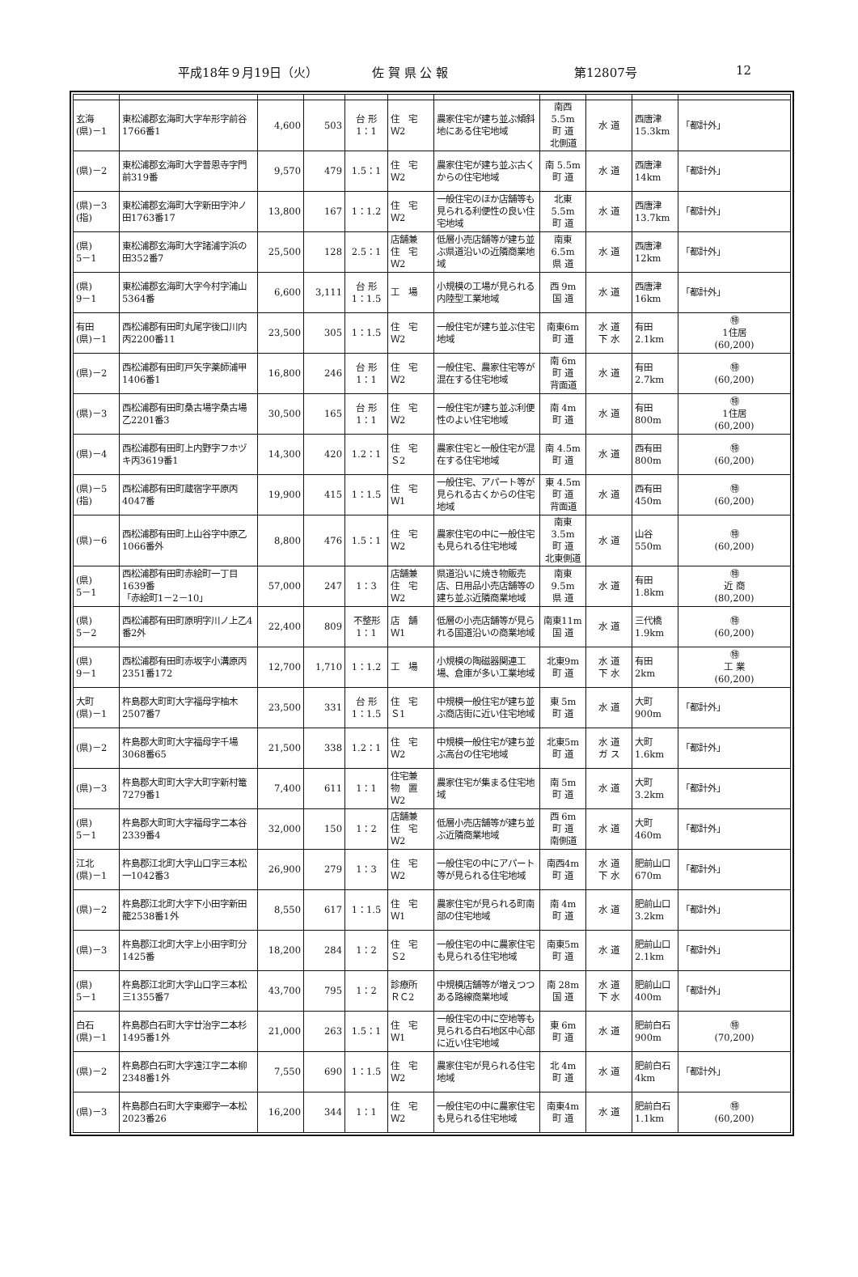平成18年９月19日（火） 佐 賀 県 公 報 第12807号 12
| 玄海 (県)－1 | 東松浦郡玄海町大字牟形字前谷1766番1 | 4,600 | 503 | 台 形 1：1 | 住 宅 Ｗ2 | 農家住宅が建ち並ぶ傾斜地にある住宅地域 | 南西5.5m 町 道 北側道 | 水 道 | 西唐津 15.3km | 「都計外」 |
| (県)－2 | 東松浦郡玄海町大字普恩寺字門前319番 | 9,570 | 479 | 1.5：1 | 住 宅 Ｗ2 | 農家住宅が建ち並ぶ古くからの住宅地域 | 南 5.5m 町 道 | 水 道 | 西唐津 14km | 「都計外」 |
| (県)－3 (指) | 東松浦郡玄海町大字新田字沖ノ田1763番17 | 13,800 | 167 | 1：1.2 | 住 宅 Ｗ2 | 一般住宅のほか店舗等も見られる利便性の良い住宅地域 | 北東5.5m 町 道 | 水 道 | 西唐津 13.7km | 「都計外」 |
| (県) 5－1 | 東松浦郡玄海町大字諸浦字浜の田352番7 | 25,500 | 128 | 2.5：1 | 店舗兼 住 宅 Ｗ2 | 低層小売店舗等が建ち並ぶ県道沿いの近隣商業地域 | 南東6.5m 県 道 | 水 道 | 西唐津 12km | 「都計外」 |
| (県) 9－1 | 東松浦郡玄海町大字今村字浦山5364番 | 6,600 | 3,111 | 台 形 1：1.5 | 工 場 | 小規模の工場が見られる内陸型工業地域 | 西 9m 国 道 | 水 道 | 西唐津 16km | 「都計外」 |
| 有田 (県)－1 | 西松浦郡有田町丸尾字後口川内丙2200番11 | 23,500 | 305 | 1：1.5 | 住 宅 Ｗ2 | 一般住宅が建ち並ぶ住宅地域 | 南東6m 町 道 | 水 道 下 水 | 有田 2.1km | ㊕ 1住居 (60,200) |
| (県)－2 | 西松浦郡有田町戸矢字薬師浦甲1406番1 | 16,800 | 246 | 台 形 1：1 | 住 宅 Ｗ2 | 一般住宅、農家住宅等が混在する住宅地域 | 南 6m 町 道 背面道 | 水 道 | 有田 2.7km | ㊕ (60,200) |
| (県)－3 | 西松浦郡有田町桑古場字桑古場乙2201番3 | 30,500 | 165 | 台 形 1：1 | 住 宅 Ｗ2 | 一般住宅が建ち並ぶ利便性のよい住宅地域 | 南 4m 町 道 | 水 道 | 有田 800m | ㊕ 1住居 (60,200) |
| (県)－4 | 西松浦郡有田町上内野字フホヅキ丙3619番1 | 14,300 | 420 | 1.2：1 | 住 宅 Ｓ2 | 農家住宅と一般住宅が混在する住宅地域 | 南 4.5m 町 道 | 水 道 | 西有田 800m | ㊕ (60,200) |
| (県)－5 (指) | 西松浦郡有田町蔵宿字平原丙4047番 | 19,900 | 415 | 1：1.5 | 住 宅 Ｗ1 | 一般住宅、アパート等が見られる古くからの住宅地域 | 東 4.5m 町 道 背面道 | 水 道 | 西有田 450m | ㊕ (60,200) |
| (県)－6 | 西松浦郡有田町上山谷字中原乙1066番外 | 8,800 | 476 | 1.5：1 | 住 宅 Ｗ2 | 農家住宅の中に一般住宅も見られる住宅地域 | 南東3.5m 町 道 北東側道 | 水 道 | 山谷 550m | ㊕ (60,200) |
| (県) 5－1 | 西松浦郡有田町赤絵町一丁目1639番 「赤絵町1－2－10」 | 57,000 | 247 | 1：3 | 店舗兼 住 宅 Ｗ2 | 県道沿いに焼き物販売店、日用品小売店舗等の建ち並ぶ近隣商業地域 | 南東9.5m 県 道 | 水 道 | 有田 1.8km | ㊕ 近 商 (80,200) |
| (県) 5－2 | 西松浦郡有田町原明字川ノ上乙4番2外 | 22,400 | 809 | 不整形 1：1 | 店 舗 Ｗ1 | 低層の小売店舗等が見られる国道沿いの商業地域 | 南東11m 国 道 | 水 道 | 三代橋 1.9km | ㊕ (60,200) |
| (県) 9－1 | 西松浦郡有田町赤坂字小溝原丙2351番172 | 12,700 | 1,710 | 1：1.2 | 工 場 | 小規模の陶磁器関連工場、倉庫が多い工業地域 | 北東9m 町 道 | 水 道 下 水 | 有田 2km | ㊕ 工 業 (60,200) |
| 大町 (県)－1 | 杵島郡大町町大字福母字柚木2507番7 | 23,500 | 331 | 台 形 1：1.5 | 住 宅 Ｓ1 | 中規模一般住宅が建ち並ぶ商店街に近い住宅地域 | 東 5m 町 道 | 水 道 | 大町 900m | 「都計外」 |
| (県)－2 | 杵島郡大町町大字福母字千場3068番65 | 21,500 | 338 | 1.2：1 | 住 宅 Ｗ2 | 中規模一般住宅が建ち並ぶ高台の住宅地域 | 北東5m 町 道 | 水 道 ガ ス | 大町 1.6km | 「都計外」 |
| (県)－3 | 杵島郡大町町大字大町字新村篭7279番1 | 7,400 | 611 | 1：1 | 住宅兼 物 置 Ｗ2 | 農家住宅が集まる住宅地域 | 南 5m 町 道 | 水 道 | 大町 3.2km | 「都計外」 |
| (県) 5－1 | 杵島郡大町町大字福母字二本谷2339番4 | 32,000 | 150 | 1：2 | 店舗兼 住 宅 Ｗ2 | 低層小売店舗等が建ち並ぶ近隣商業地域 | 西 6m 町 道 南側道 | 水 道 | 大町 460m | 「都計外」 |
| 江北 (県)－1 | 杵島郡江北町大字山口字三本松一1042番3 | 26,900 | 279 | 1：3 | 住 宅 Ｗ2 | 一般住宅の中にアパート等が見られる住宅地域 | 南西4m 町 道 | 水 道 下 水 | 肥前山口 670m | 「都計外」 |
| (県)－2 | 杵島郡江北町大字下小田字新田籠2538番1外 | 8,550 | 617 | 1：1.5 | 住 宅 Ｗ1 | 農家住宅が見られる町南部の住宅地域 | 南 4m 町 道 | 水 道 | 肥前山口 3.2km | 「都計外」 |
| (県)－3 | 杵島郡江北町大字上小田字町分1425番 | 18,200 | 284 | 1：2 | 住 宅 Ｓ2 | 一般住宅の中に農家住宅も見られる住宅地域 | 南東5m 町 道 | 水 道 | 肥前山口 2.1km | 「都計外」 |
| (県) 5－1 | 杵島郡江北町大字山口字三本松三1355番7 | 43,700 | 795 | 1：2 | 診療所 ＲＣ2 | 中規模店舗等が増えつつある路線商業地域 | 南 28m 国 道 | 水 道 下 水 | 肥前山口 400m | 「都計外」 |
| 白石 (県)－1 | 杵島郡白石町大字廿治字二本杉1495番1外 | 21,000 | 263 | 1.5：1 | 住 宅 Ｗ1 | 一般住宅の中に空地等も見られる白石地区中心部に近い住宅地域 | 東 6m 町 道 | 水 道 | 肥前白石 900m | ㊕ (70,200) |
| (県)－2 | 杵島郡白石町大字遠江字二本柳2348番1外 | 7,550 | 690 | 1：1.5 | 住 宅 Ｗ2 | 農家住宅が見られる住宅地域 | 北 4m 町 道 | 水 道 | 肥前白石 4km | 「都計外」 |
| (県)－3 | 杵島郡白石町大字東郷字一本松2023番26 | 16,200 | 344 | 1：1 | 住 宅 Ｗ2 | 一般住宅の中に農家住宅も見られる住宅地域 | 南東4m 町 道 | 水 道 | 肥前白石 1.1km | ㊕ (60,200) |